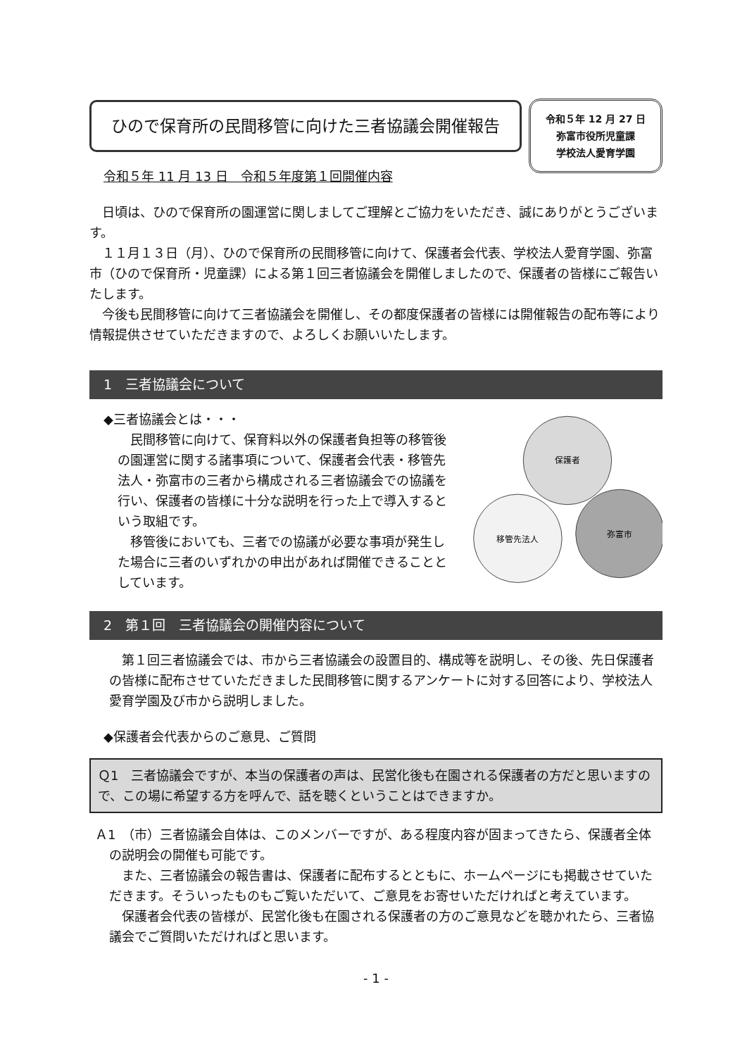ひので保育所の民間移管に向けた三者協議会開催報告
令和５年 12 月 27 日
弥富市役所児童課
学校法人愛育学園
令和５年 11 月 13 日　令和５年度第１回開催内容
　日頃は、ひので保育所の園運営に関しましてご理解とご協力をいただき、誠にありがとうございます。
　１１月１３日（月）、ひので保育所の民間移管に向けて、保護者会代表、学校法人愛育学園、弥富市（ひので保育所・児童課）による第１回三者協議会を開催しましたので、保護者の皆様にご報告いたします。
　今後も民間移管に向けて三者協議会を開催し、その都度保護者の皆様には開催報告の配布等により情報提供させていただきますので、よろしくお願いいたします。
1　三者協議会について
◆三者協議会とは・・・
　民間移管に向けて、保育料以外の保護者負担等の移管後の園運営に関する諸事項について、保護者会代表・移管先法人・弥富市の三者から構成される三者協議会での協議を行い、保護者の皆様に十分な説明を行った上で導入するという取組です。
　移管後においても、三者での協議が必要な事項が発生した場合に三者のいずれかの申出があれば開催できることとしています。
保護者
移管先法人
弥富市
2　第１回　三者協議会の開催内容について
　第１回三者協議会では、市から三者協議会の設置目的、構成等を説明し、その後、先日保護者の皆様に配布させていただきました民間移管に関するアンケートに対する回答により、学校法人愛育学園及び市から説明しました。
◆保護者会代表からのご意見、ご質問
Ｑ1　三者協議会ですが、本当の保護者の声は、民営化後も在園される保護者の方だと思いますので、この場に希望する方を呼んで、話を聴くということはできますか。
Ａ1　（市）三者協議会自体は、このメンバーですが、ある程度内容が固まってきたら、保護者全体の説明会の開催も可能です。
　また、三者協議会の報告書は、保護者に配布するとともに、ホームページにも掲載させていただきます。そういったものもご覧いただいて、ご意見をお寄せいただければと考えています。
　保護者会代表の皆様が、民営化後も在園される保護者の方のご意見などを聴かれたら、三者協議会でご質問いただければと思います。
- 1 -